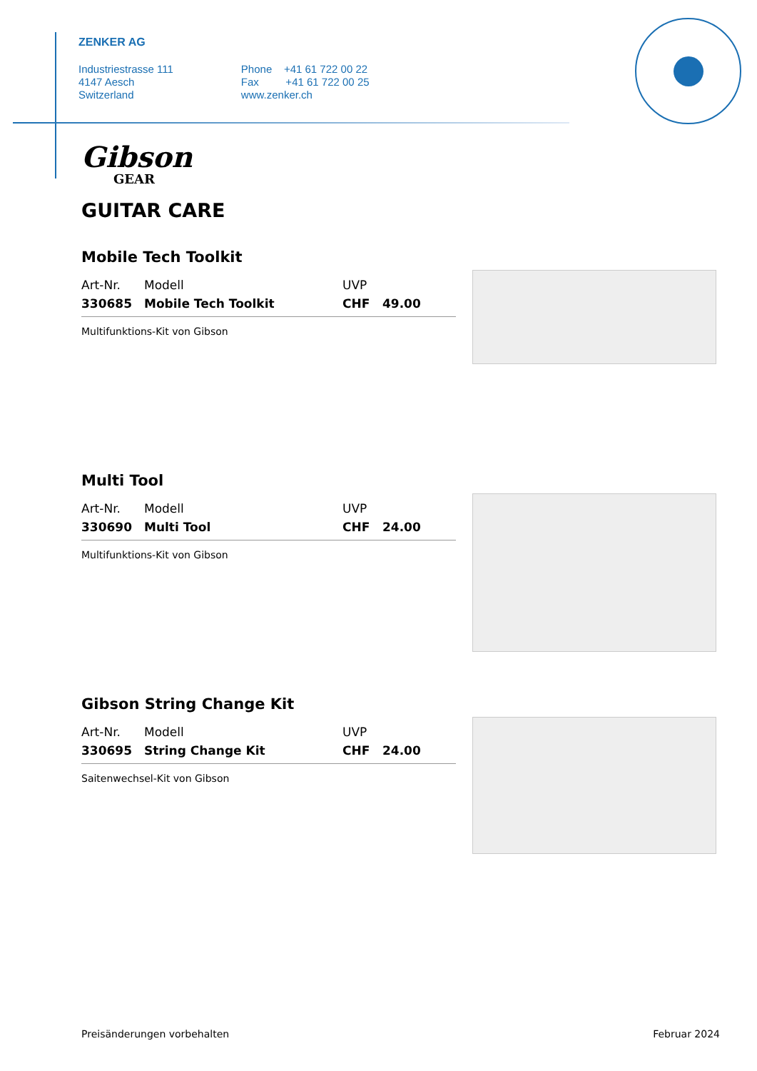ZENKER AG
Industriestrasse 111
4147 Aesch
Switzerland
Phone +41 61 722 00 22
Fax +41 61 722 00 25
www.zenker.ch
Gibson
GEAR
GUITAR CARE
Mobile Tech Toolkit
| Art-Nr. | Modell | UVP | |
| --- | --- | --- | --- |
| 330685 | Mobile Tech Toolkit | CHF | 49.00 |
Multifunktions-Kit von Gibson
Multi Tool
| Art-Nr. | Modell | UVP | |
| --- | --- | --- | --- |
| 330690 | Multi Tool | CHF | 24.00 |
Multifunktions-Kit von Gibson
Gibson String Change Kit
| Art-Nr. | Modell | UVP | |
| --- | --- | --- | --- |
| 330695 | String Change Kit | CHF | 24.00 |
Saitenwechsel-Kit von Gibson
Preisänderungen vorbehalten Februar 2024